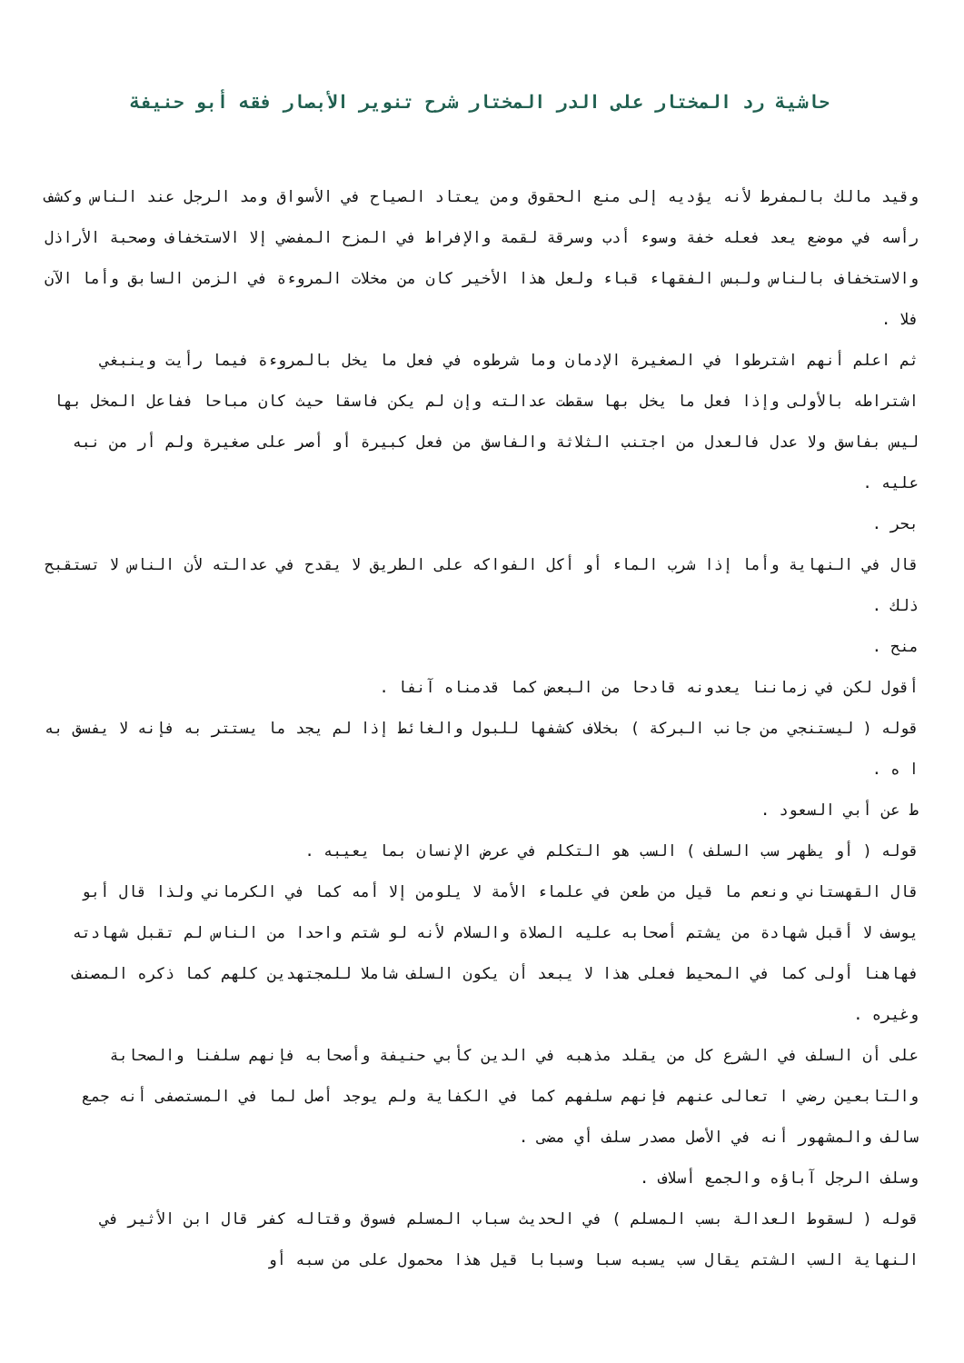حاشية رد المختار على الدر المختار شرح تنوير الأبصار فقه أبو حنيفة
وقيد مالك بالمفرط لأنه يؤديه إلى منع الحقوق ومن يعتاد الصياح في الأسواق ومد الرجل عند الناس وكشف رأسه في موضع يعد فعله خفة وسوء أدب وسرقة لقمة والإفراط في المزح المفضي إلا الاستخفاف وصحبة الأراذل والاستخفاف بالناس ولبس الفقهاء قباء ولعل هذا الأخير كان من مخلات المروءة في الزمن السابق وأما الآن فلا .
ثم اعلم أنهم اشترطوا في الصغيرة الإدمان وما شرطوه في فعل ما يخل بالمروءة فيما رأيت وينبغي اشتراطه بالأولى وإذا فعل ما يخل بها سقطت عدالته وإن لم يكن فاسقا حيث كان مباحا ففاعل المخل بها ليس بفاسق ولا عدل فالعدل من اجتنب الثلاثة والفاسق من فعل كبيرة أو أصر على صغيرة ولم أر من نبه عليه .
بحر .
قال في النهاية وأما إذا شرب الماء أو أكل الفواكه على الطريق لا يقدح في عدالته لأن الناس لا تستقبح ذلك .
منح .
أقول لكن في زماننا يعدونه قادحا من البعض كما قدمناه آنفا .
قوله ( ليستنجي من جانب البركة ) بخلاف كشفها للبول والغائط إذا لم يجد ما يستتر به فإنه لا يفسق به ا ه .
ط عن أبي السعود .
قوله ( أو يظهر سب السلف ) السب هو التكلم في عرض الإنسان بما يعيبه .
قال القهستاني ونعم ما قيل من طعن في علماء الأمة لا يلومن إلا أمه كما في الكرماني ولذا قال أبو يوسف لا أقبل شهادة من يشتم أصحابه عليه الصلاة والسلام لأنه لو شتم واحدا من الناس لم تقبل شهادته فهاهنا أولى كما في المحيط فعلى هذا لا يبعد أن يكون السلف شاملا للمجتهدين كلهم كما ذكره المصنف وغيره .
على أن السلف في الشرع كل من يقلد مذهبه في الدين كأبي حنيفة وأصحابه فإنهم سلفنا والصحابة والتابعين رضي ا تعالى عنهم فإنهم سلفهم كما في الكفاية ولم يوجد أصل لما في المستصفى أنه جمع سالف والمشهور أنه في الأصل مصدر سلف أي مضى .
وسلف الرجل آباؤه والجمع أسلاف .
قوله ( لسقوط العدالة بسب المسلم ) في الحديث سباب المسلم فسوق وقتاله كفر قال ابن الأثير في النهاية السب الشتم يقال سب يسبه سبا وسبابا قيل هذا محمول على من سبه أو